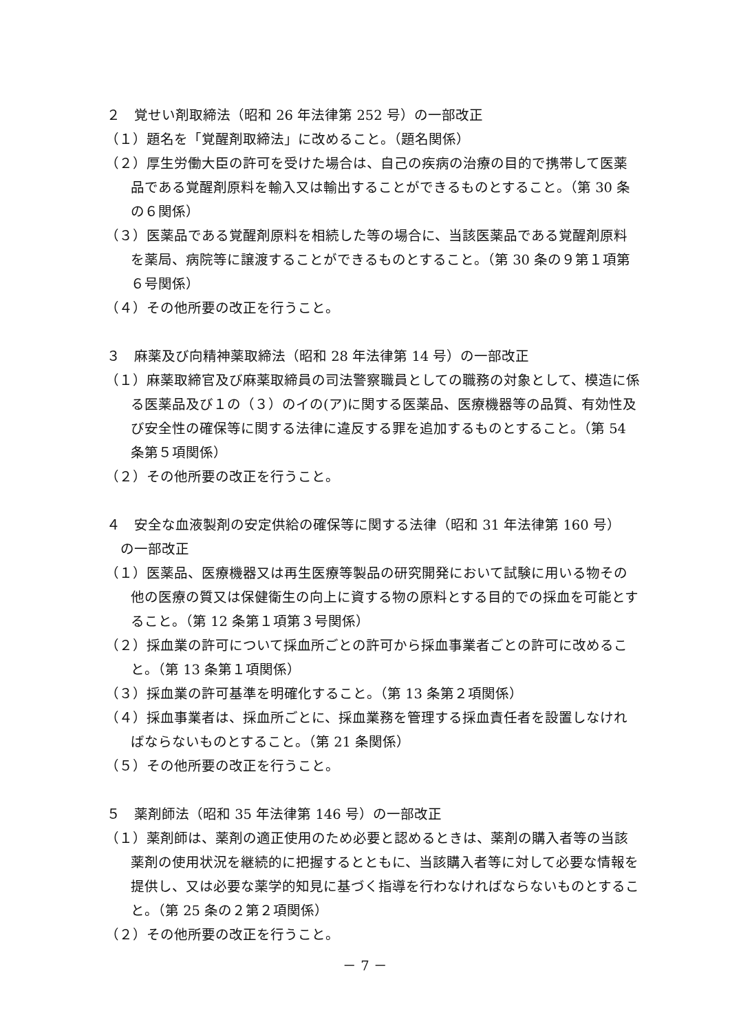２　覚せい剤取締法（昭和 26 年法律第 252 号）の一部改正
（１）題名を「覚醒剤取締法」に改めること。（題名関係）
（２）厚生労働大臣の許可を受けた場合は、自己の疾病の治療の目的で携帯して医薬品である覚醒剤原料を輸入又は輸出することができるものとすること。（第 30 条の６関係）
（３）医薬品である覚醒剤原料を相続した等の場合に、当該医薬品である覚醒剤原料を薬局、病院等に譲渡することができるものとすること。（第 30 条の９第１項第６号関係）
（４）その他所要の改正を行うこと。
３　麻薬及び向精神薬取締法（昭和 28 年法律第 14 号）の一部改正
（１）麻薬取締官及び麻薬取締員の司法警察職員としての職務の対象として、模造に係る医薬品及び１の（３）のイの(ア)に関する医薬品、医療機器等の品質、有効性及び安全性の確保等に関する法律に違反する罪を追加するものとすること。（第 54 条第５項関係）
（２）その他所要の改正を行うこと。
４　安全な血液製剤の安定供給の確保等に関する法律（昭和 31 年法律第 160 号）
　の一部改正
（１）医薬品、医療機器又は再生医療等製品の研究開発において試験に用いる物その他の医療の質又は保健衛生の向上に資する物の原料とする目的での採血を可能とすること。（第 12 条第１項第３号関係）
（２）採血業の許可について採血所ごとの許可から採血事業者ごとの許可に改めること。（第 13 条第１項関係）
（３）採血業の許可基準を明確化すること。（第 13 条第２項関係）
（４）採血事業者は、採血所ごとに、採血業務を管理する採血責任者を設置しなければならないものとすること。（第 21 条関係）
（５）その他所要の改正を行うこと。
５　薬剤師法（昭和 35 年法律第 146 号）の一部改正
（１）薬剤師は、薬剤の適正使用のため必要と認めるときは、薬剤の購入者等の当該薬剤の使用状況を継続的に把握するとともに、当該購入者等に対して必要な情報を提供し、又は必要な薬学的知見に基づく指導を行わなければならないものとすること。（第 25 条の２第２項関係）
（２）その他所要の改正を行うこと。
－ 7 －